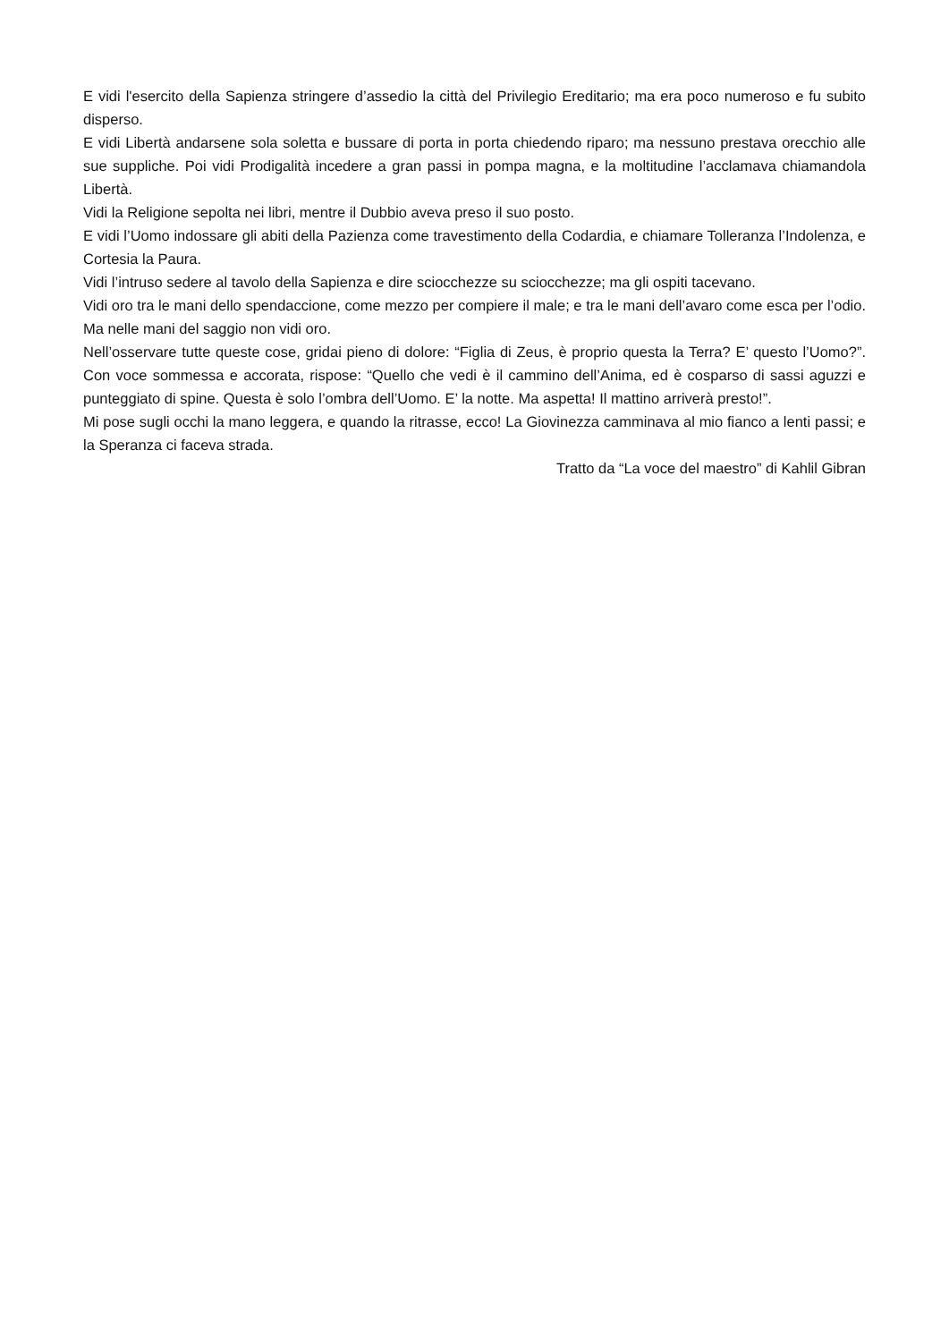E vidi l'esercito della Sapienza stringere d’assedio la città del Privilegio Ereditario; ma era poco numeroso e fu subito disperso.
E vidi Libertà andarsene sola soletta e bussare di porta in porta chiedendo riparo; ma nessuno prestava orecchio alle sue suppliche. Poi vidi Prodigalità incedere a gran passi in pompa magna, e la moltitudine l’acclamava chiamandola Libertà.
Vidi la Religione sepolta nei libri, mentre il Dubbio aveva preso il suo posto.
E vidi l’Uomo indossare gli abiti della Pazienza come travestimento della Codardia, e chiamare Tolleranza l’Indolenza, e Cortesia la Paura.
Vidi l’intruso sedere al tavolo della Sapienza e dire sciocchezze su sciocchezze; ma gli ospiti tacevano.
Vidi oro tra le mani dello spendaccione, come mezzo per compiere il male; e tra le mani dell’avaro come esca per l’odio. Ma nelle mani del saggio non vidi oro.
Nell’osservare tutte queste cose, gridai pieno di dolore: “Figlia di Zeus, è proprio questa la Terra? E’ questo l’Uomo?”. Con voce sommessa e accorata, rispose: “Quello che vedi è il cammino dell’Anima, ed è cosparso di sassi aguzzi e punteggiato di spine. Questa è solo l’ombra dell’Uomo. E’ la notte. Ma aspetta! Il mattino arriverà presto!”.
Mi pose sugli occhi la mano leggera, e quando la ritrasse, ecco! La Giovinezza camminava al mio fianco a lenti passi; e la Speranza ci faceva strada.
Tratto da “La voce del maestro” di Kahlil Gibran